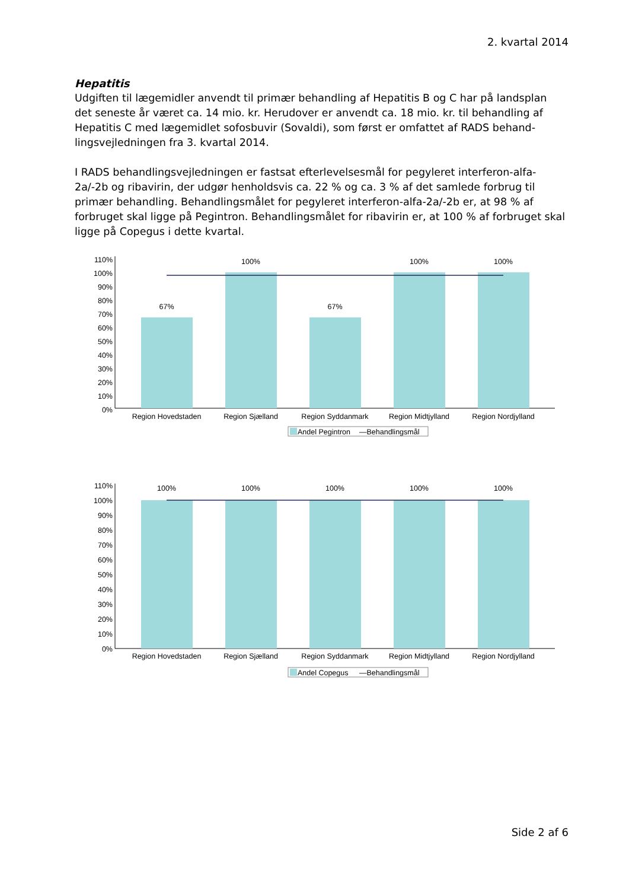2. kvartal 2014
Hepatitis
Udgiften til lægemidler anvendt til primær behandling af Hepatitis B og C har på landsplan det seneste år været ca. 14 mio. kr. Herudover er anvendt ca. 18 mio. kr. til behandling af Hepatitis C med lægemidlet sofosbuvir (Sovaldi), som først er omfattet af RADS behand-lingsvejledningen fra 3. kvartal 2014.
I RADS behandlingsvejledningen er fastsat efterlevelsesmål for pegyleret interferon-alfa-2a/-2b og ribavirin, der udgør henholdsvis ca. 22 % og ca. 3 % af det samlede forbrug til primær behandling. Behandlingsmålet for pegyleret interferon-alfa-2a/-2b er, at 98 % af forbruget skal ligge på Pegintron. Behandlingsmålet for ribavirin er, at 100 % af forbruget skal ligge på Copegus i dette kvartal.
110%
100%
90%
80%
70%
60%
50%
40%
30%
20%
10%
0%
67%
100%
67%
100%
100%
Region Hovedstaden
Region Sjælland
Region Syddanmark
Region Midtjylland
Region Nordjylland
Andel Pegintron
—Behandlingsmål
110%
100%
90%
80%
70%
60%
50%
40%
30%
20%
10%
0%
100%
100%
100%
100%
100%
Region Hovedstaden
Region Sjælland
Region Syddanmark
Region Midtjylland
Region Nordjylland
Andel Copegus
—Behandlingsmål
Side 2 af 6